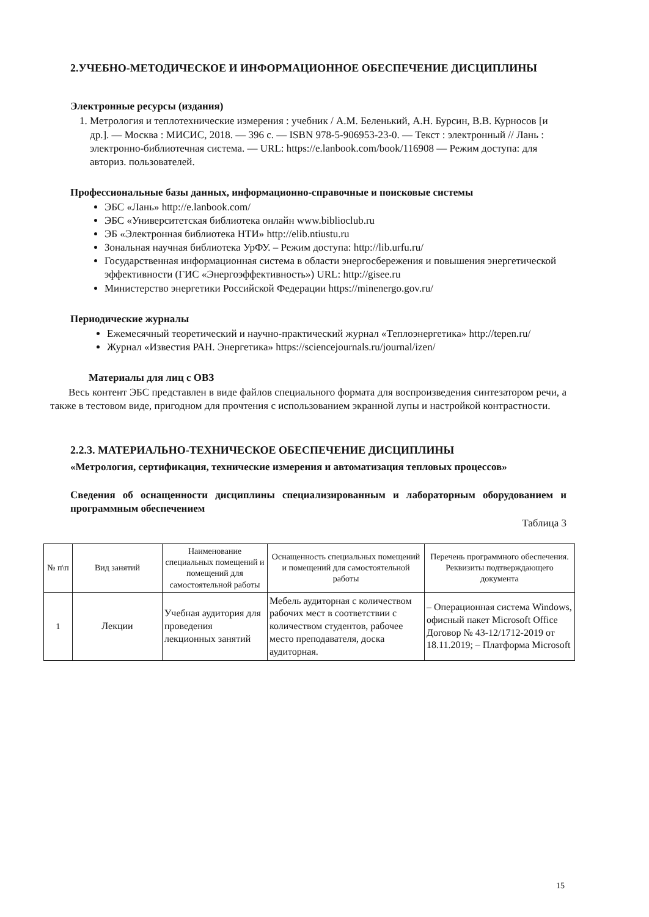2.УЧЕБНО-МЕТОДИЧЕСКОЕ И ИНФОРМАЦИОННОЕ ОБЕСПЕЧЕНИЕ ДИСЦИПЛИНЫ
Электронные ресурсы (издания)
1. Метрология и теплотехнические измерения : учебник / А.М. Беленький, А.Н. Бурсин, В.В. Курносов [и др.]. — Москва : МИСИС, 2018. — 396 с. — ISBN 978-5-906953-23-0. — Текст : электронный // Лань : электронно-библиотечная система. — URL: https://e.lanbook.com/book/116908 — Режим доступа: для авториз. пользователей.
Профессиональные базы данных, информационно-справочные и поисковые системы
ЭБС «Лань» http://e.lanbook.com/
ЭБС «Университетская библиотека онлайн www.biblioclub.ru
ЭБ «Электронная библиотека НТИ» http://elib.ntiustu.ru
Зональная научная библиотека УрФУ. – Режим доступа: http://lib.urfu.ru/
Государственная информационная система в области энергосбережения и повышения энергетической эффективности (ГИС «Энергоэффективность») URL: http://gisee.ru
Министерство энергетики Российской Федерации https://minenergo.gov.ru/
Периодические журналы
Ежемесячный теоретический и научно-практический журнал «Теплоэнергетика» http://tepen.ru/
Журнал «Известия РАН. Энергетика» https://sciencejournals.ru/journal/izen/
Материалы для лиц с ОВЗ
Весь контент ЭБС представлен в виде файлов специального формата для воспроизведения синтезатором речи, а также в тестовом виде, пригодном для прочтения с использованием экранной лупы и настройкой контрастности.
2.2.3. МАТЕРИАЛЬНО-ТЕХНИЧЕСКОЕ ОБЕСПЕЧЕНИЕ ДИСЦИПЛИНЫ
«Метрология, сертификация, технические измерения и автоматизация тепловых процессов»
Сведения об оснащенности дисциплины специализированным и лабораторным оборудованием и программным обеспечением
Таблица 3
| № п\п | Вид занятий | Наименование специальных помещений и помещений для самостоятельной работы | Оснащенность специальных помещений и помещений для самостоятельной работы | Перечень программного обеспечения. Реквизиты подтверждающего документа |
| --- | --- | --- | --- | --- |
| 1 | Лекции | Учебная аудитория для проведения лекционных занятий | Мебель аудиторная с количеством рабочих мест в соответствии с количеством студентов, рабочее место преподавателя, доска аудиторная. | – Операционная система Windows, офисный пакет Microsoft Office Договор № 43-12/1712-2019 от 18.11.2019; – Платформа Microsoft |
15